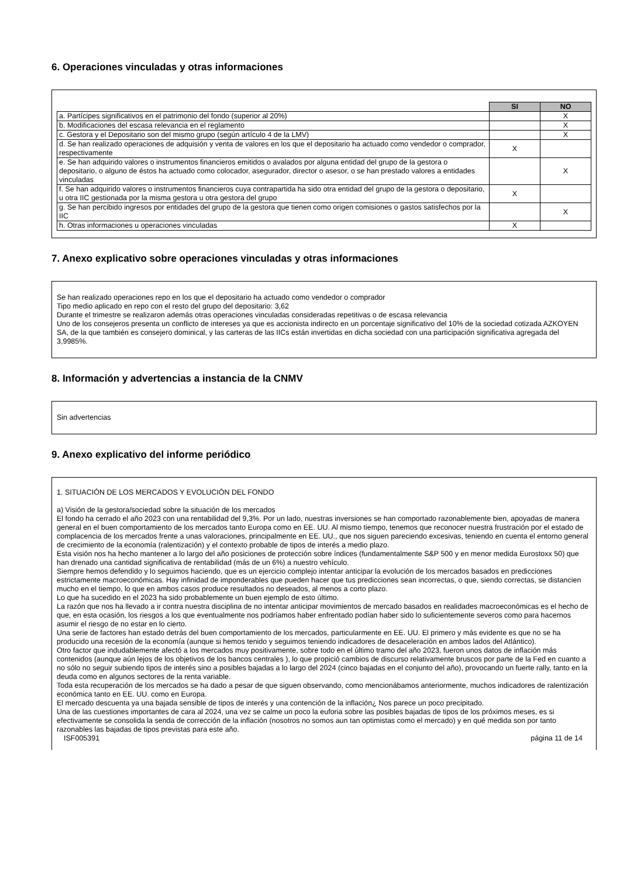6. Operaciones vinculadas y otras informaciones
| | SI | NO |
| a. Partícipes significativos en el patrimonio del fondo (superior al 20%) | | X |
| b. Modificaciones del escasa relevancia en el reglamento | | X |
| c. Gestora y el Depositario son del mismo grupo (según artículo 4 de la LMV) | | X |
| d. Se han realizado operaciones de adquisión y venta de valores en los que el depositario ha actuado como vendedor o comprador, respectivamente | X | |
| e. Se han adquirido valores o instrumentos financieros emitidos o avalados por alguna entidad del grupo de la gestora o depositario, o alguno de éstos ha actuado como colocador, asegurador, director o asesor, o se han prestado valores a entidades vinculadas | | X |
| f. Se han adquirido valores o instrumentos financieros cuya contrapartida ha sido otra entidad del grupo de la gestora o depositario, u otra IIC gestionada por la misma gestora u otra gestora del grupo | X | |
| g. Se han percibido ingresos por entidades del grupo de la gestora que tienen como origen comisiones o gastos satisfechos por la IIC | | X |
| h. Otras informaciones u operaciones vinculadas | X | |
7. Anexo explicativo sobre operaciones vinculadas y otras informaciones
Se han realizado operaciones repo en los que el depositario ha actuado como vendedor o comprador
Tipo medio aplicado en repo con el resto del grupo del depositario: 3,62
Durante el trimestre se realizaron además otras operaciones vinculadas consideradas repetitivas o de escasa relevancia
Uno de los consejeros presenta un conflicto de intereses ya que es accionista indirecto en un porcentaje significativo del 10% de la sociedad cotizada AZKOYEN SA, de la que también es consejero dominical, y las carteras de las IICs están invertidas en dicha sociedad con una participación significativa agregada del 3,9985%.
8. Información y advertencias a instancia de la CNMV
Sin advertencias
9. Anexo explicativo del informe periódico
1. SITUACIÓN DE LOS MERCADOS Y EVOLUCIÓN DEL FONDO
a) Visión de la gestora/sociedad sobre la situación de los mercados
El fondo ha cerrado el año 2023 con una rentabilidad del 9,3%. Por un lado, nuestras inversiones se han comportado razonablemente bien, apoyadas de manera general en el buen comportamiento de los mercados tanto Europa como en EE. UU. Al mismo tiempo, tenemos que reconocer nuestra frustración por el estado de complacencia de los mercados frente a unas valoraciones, principalmente en EE. UU., que nos siguen pareciendo excesivas, teniendo en cuenta el entorno general de crecimiento de la economía (ralentización) y el contexto probable de tipos de interés a medio plazo.
Esta visión nos ha hecho mantener a lo largo del año posiciones de protección sobre índices (fundamentalmente S&P 500 y en menor medida Eurostoxx 50) que han drenado una cantidad significativa de rentabilidad (más de un 6%) a nuestro vehículo.
Siempre hemos defendido y lo seguimos haciendo, que es un ejercicio complejo intentar anticipar la evolución de los mercados basados en predicciones estrictamente macroeconómicas. Hay infinidad de imponderables que pueden hacer que tus predicciones sean incorrectas, o que, siendo correctas, se distancien mucho en el tiempo, lo que en ambos casos produce resultados no deseados, al menos a corto plazo.
Lo que ha sucedido en el 2023 ha sido probablemente un buen ejemplo de esto último.
La razón que nos ha llevado a ir contra nuestra disciplina de no intentar anticipar movimientos de mercado basados en realidades macroeconómicas es el hecho de que, en esta ocasión, los riesgos a los que eventualmente nos podríamos haber enfrentado podían haber sido lo suficientemente severos como para hacernos asumir el riesgo de no estar en lo cierto.
Una serie de factores han estado detrás del buen comportamiento de los mercados, particularmente en EE. UU. El primero y más evidente es que no se ha producido una recesión de la economía (aunque si hemos tenido y seguimos teniendo indicadores de desaceleración en ambos lados del Atlántico).
Otro factor que indudablemente afectó a los mercados muy positivamente, sobre todo en el último tramo del año 2023, fueron unos datos de inflación más contenidos (aunque aún lejos de los objetivos de los bancos centrales ), lo que propició cambios de discurso relativamente bruscos por parte de la Fed en cuanto a no sólo no seguir subiendo tipos de interés sino a posibles bajadas a lo largo del 2024 (cinco bajadas en el conjunto del año), provocando un fuerte rally, tanto en la deuda como en algunos sectores de la renta variable.
Toda esta recuperación de los mercados se ha dado a pesar de que siguen observando, como mencionábamos anteriormente, muchos indicadores de ralentización económica tanto en EE. UU. como en Europa.
El mercado descuenta ya una bajada sensible de tipos de interés y una contención de la inflación¿ Nos parece un poco precipitado.
Una de las cuestiones importantes de cara al 2024, una vez se calme un poco la euforia sobre las posibles bajadas de tipos de los próximos meses, es si efectivamente se consolida la senda de corrección de la inflación (nosotros no somos aun tan optimistas como el mercado) y en qué medida son por tanto razonables las bajadas de tipos previstas para este año.
ISF005391 página 11 de 14